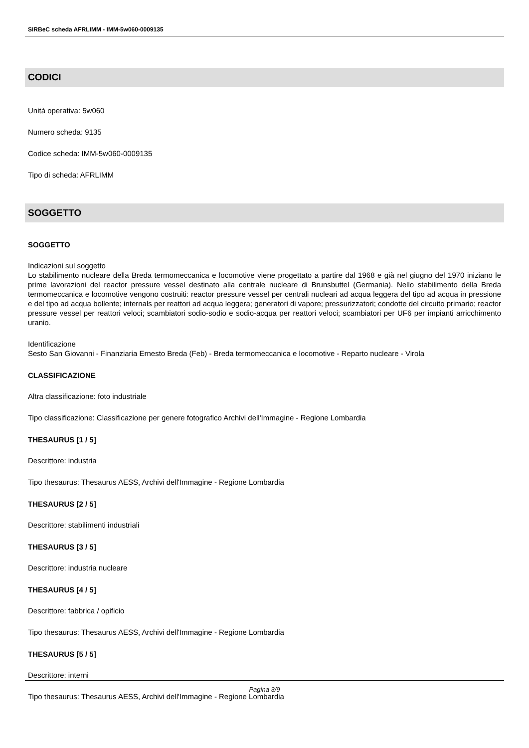SIRBeC scheda AFRLIMM - IMM-5w060-0009135
CODICI
Unità operativa: 5w060
Numero scheda: 9135
Codice scheda: IMM-5w060-0009135
Tipo di scheda: AFRLIMM
SOGGETTO
SOGGETTO
Indicazioni sul soggetto
Lo stabilimento nucleare della Breda termomeccanica e locomotive viene progettato a partire dal 1968 e già nel giugno del 1970 iniziano le prime lavorazioni del reactor pressure vessel destinato alla centrale nucleare di Brunsbuttel (Germania). Nello stabilimento della Breda termomeccanica e locomotive vengono costruiti: reactor pressure vessel per centrali nucleari ad acqua leggera del tipo ad acqua in pressione e del tipo ad acqua bollente; internals per reattori ad acqua leggera; generatori di vapore; pressurizzatori; condotte del circuito primario; reactor pressure vessel per reattori veloci; scambiatori sodio-sodio e sodio-acqua per reattori veloci; scambiatori per UF6 per impianti arricchimento uranio.
Identificazione
Sesto San Giovanni - Finanziaria Ernesto Breda (Feb) - Breda termomeccanica e locomotive - Reparto nucleare - Virola
CLASSIFICAZIONE
Altra classificazione: foto industriale
Tipo classificazione: Classificazione per genere fotografico Archivi dell'Immagine - Regione Lombardia
THESAURUS [1 / 5]
Descrittore: industria
Tipo thesaurus: Thesaurus AESS, Archivi dell'Immagine - Regione Lombardia
THESAURUS [2 / 5]
Descrittore: stabilimenti industriali
THESAURUS [3 / 5]
Descrittore: industria nucleare
THESAURUS [4 / 5]
Descrittore: fabbrica / opificio
Tipo thesaurus: Thesaurus AESS, Archivi dell'Immagine - Regione Lombardia
THESAURUS [5 / 5]
Descrittore: interni
Tipo thesaurus: Thesaurus AESS, Archivi dell'Immagine - Regione Lombardia
Pagina 3/9